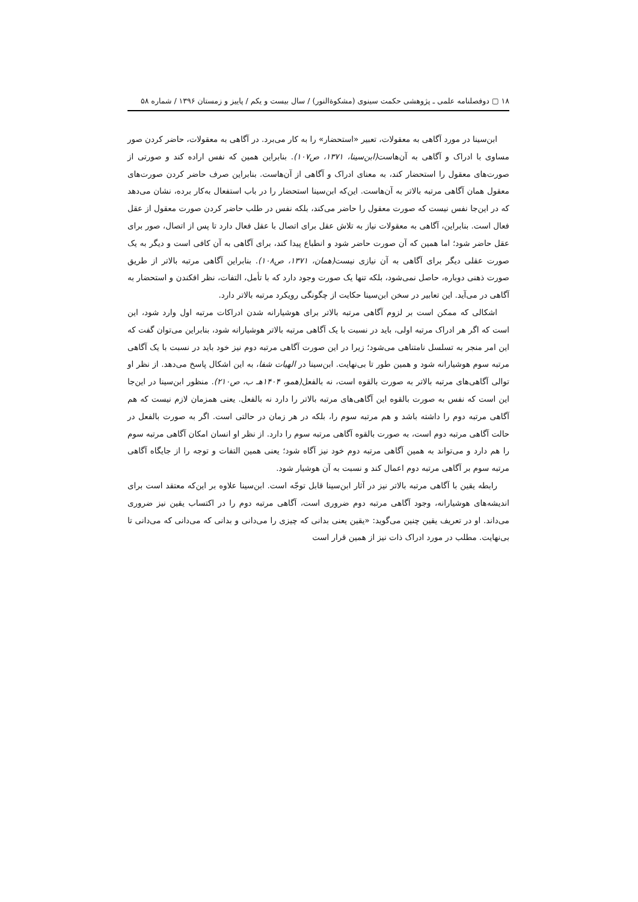۱۸ ▢ دوفصلنامه علمی ـ پژوهشی حکمت سینوی (مشکوةالنور) / سال بیست و یکم / پاییز و زمستان ۱۳۹۶ / شماره ۵۸
ابن‌سینا در مورد آگاهی به معقولات، تعبیر «استحضار» را به کار می‌برد. در آگاهی به معقولات، حاضر کردن صور مساوی با ادراک و آگاهی به آن‌هاست(ابن‌سینا، ۱۳۷۱، ص۱۰۷). بنابراین همین که نفس اراده کند و صورتی از صورت‌های معقول را استحضار کند، به معنای ادراک و آگاهی از آن‌هاست. بنابراین صرف حاضر کردن صورت‌های معقول همان آگاهی مرتبه بالاتر به آن‌هاست. این‌که ابن‌سینا استحضار را در باب استفعال به‌کار برده، نشان می‌دهد که در این‌جا نفس نیست که صورت معقول را حاضر می‌کند، بلکه نفس در طلب حاضر کردن صورت معقول از عقل فعال است. بنابراین، آگاهی به معقولات نیاز به تلاش عقل برای اتصال با عقل فعال دارد تا پس از اتصال، صور برای عقل حاضر شود؛ اما همین که آن صورت حاضر شود و انطباع پیدا کند، برای آگاهی به آن کافی است و دیگر به یک صورت عقلی دیگر برای آگاهی به آن نیازی نیست(همان، ۱۳۷۱، ص۱۰۸). بنابراین آگاهی مرتبه بالاتر از طریق صورت ذهنی دوباره، حاصل نمی‌شود، بلکه تنها یک صورت وجود دارد که با تأمل، التفات، نظر افکندن و استحضار به آگاهی در می‌آید. این تعابیر در سخن ابن‌سینا حکایت از چگونگی رویکرد مرتبه بالاتر دارد.
اشکالی که ممکن است بر لزوم آگاهی مرتبه بالاتر برای هوشیارانه شدن ادراکات مرتبه اول وارد شود، این است که اگر هر ادراک مرتبه اولی، باید در نسبت با یک آگاهی مرتبه بالاتر هوشیارانه شود، بنابراین می‌توان گفت که این امر منجر به تسلسل نامتناهی می‌شود؛ زیرا در این صورت آگاهی مرتبه دوم نیز خود باید در نسبت با یک آگاهی مرتبه سوم هوشیارانه شود و همین طور تا بی‌نهایت. ابن‌سینا در الهیات شفا، به این اشکال پاسخ می‌دهد. از نظر او توالی آگاهی‌های مرتبه بالاتر به صورت بالقوه است، نه بالفعل(همو، ۱۴۰۴هـ ب، ص۲۱۰). منظور ابن‌سینا در این‌جا این است که نفس به صورت بالقوه این آگاهی‌های مرتبه بالاتر را دارد نه بالفعل. یعنی همزمان لازم نیست که هم آگاهی مرتبه دوم را داشته باشد و هم مرتبه سوم را، بلکه در هر زمان در حالتی است. اگر به صورت بالفعل در حالت آگاهی مرتبه دوم است، به صورت بالقوه آگاهی مرتبه سوم را دارد. از نظر او انسان امکان آگاهی مرتبه سوم را هم دارد و می‌تواند به همین آگاهی مرتبه دوم خود نیز آگاه شود؛ یعنی همین التفات و توجه را از جایگاه آگاهی مرتبه سوم بر آگاهی مرتبه دوم اعمال کند و نسبت به آن هوشیار شود.
رابطه یقین با آگاهی مرتبه بالاتر نیز در آثار ابن‌سینا قابل توجّه است. ابن‌سینا علاوه بر این‌که معتقد است برای اندیشه‌های هوشیارانه، وجود آگاهی مرتبه دوم ضروری است، آگاهی مرتبه دوم را در اکتساب یقین نیز ضروری می‌داند. او در تعریف یقین چنین می‌گوید: «یقین یعنی بدانی که چیزی را می‌دانی و بدانی که می‌دانی که می‌دانی تا بی‌نهایت. مطلب در مورد ادراک ذات نیز از همین قرار است